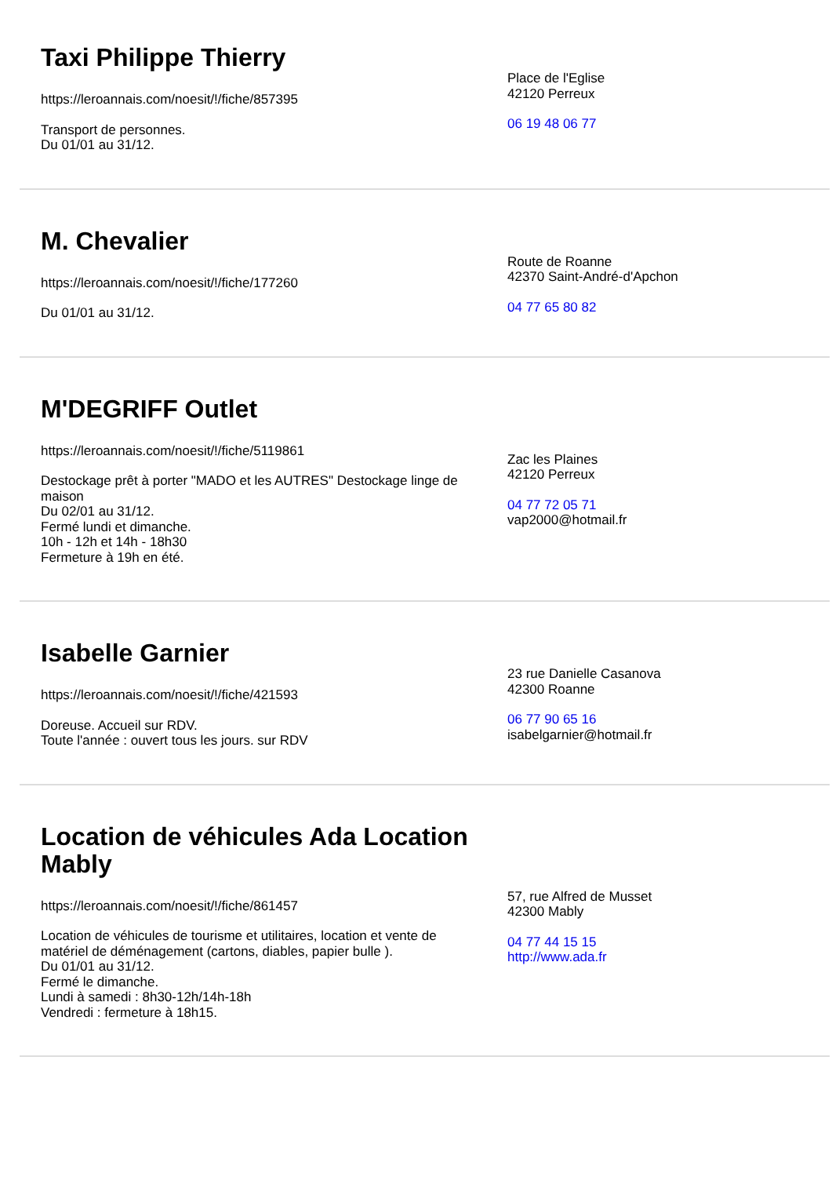Taxi Philippe Thierry
https://leroannais.com/noesit/!/fiche/857395
Transport de personnes.
Du 01/01 au 31/12.
Place de l'Eglise
42120 Perreux
06 19 48 06 77
M. Chevalier
https://leroannais.com/noesit/!/fiche/177260
Du 01/01 au 31/12.
Route de Roanne
42370 Saint-André-d'Apchon
04 77 65 80 82
M'DEGRIFF Outlet
https://leroannais.com/noesit/!/fiche/5119861
Destockage prêt à porter "MADO et les AUTRES" Destockage linge de maison
Du 02/01 au 31/12.
Fermé lundi et dimanche.
10h - 12h et 14h - 18h30
Fermeture à 19h en été.
Zac les Plaines
42120 Perreux
04 77 72 05 71
vap2000@hotmail.fr
Isabelle Garnier
https://leroannais.com/noesit/!/fiche/421593
Doreuse. Accueil sur RDV.
Toute l'année : ouvert tous les jours. sur RDV
23 rue Danielle Casanova
42300 Roanne
06 77 90 65 16
isabelgarnier@hotmail.fr
Location de véhicules Ada Location Mably
https://leroannais.com/noesit/!/fiche/861457
Location de véhicules de tourisme et utilitaires, location et vente de matériel de déménagement (cartons, diables, papier bulle ).
Du 01/01 au 31/12.
Fermé le dimanche.
Lundi à samedi : 8h30-12h/14h-18h
Vendredi : fermeture à 18h15.
57, rue Alfred de Musset
42300 Mably
04 77 44 15 15
http://www.ada.fr